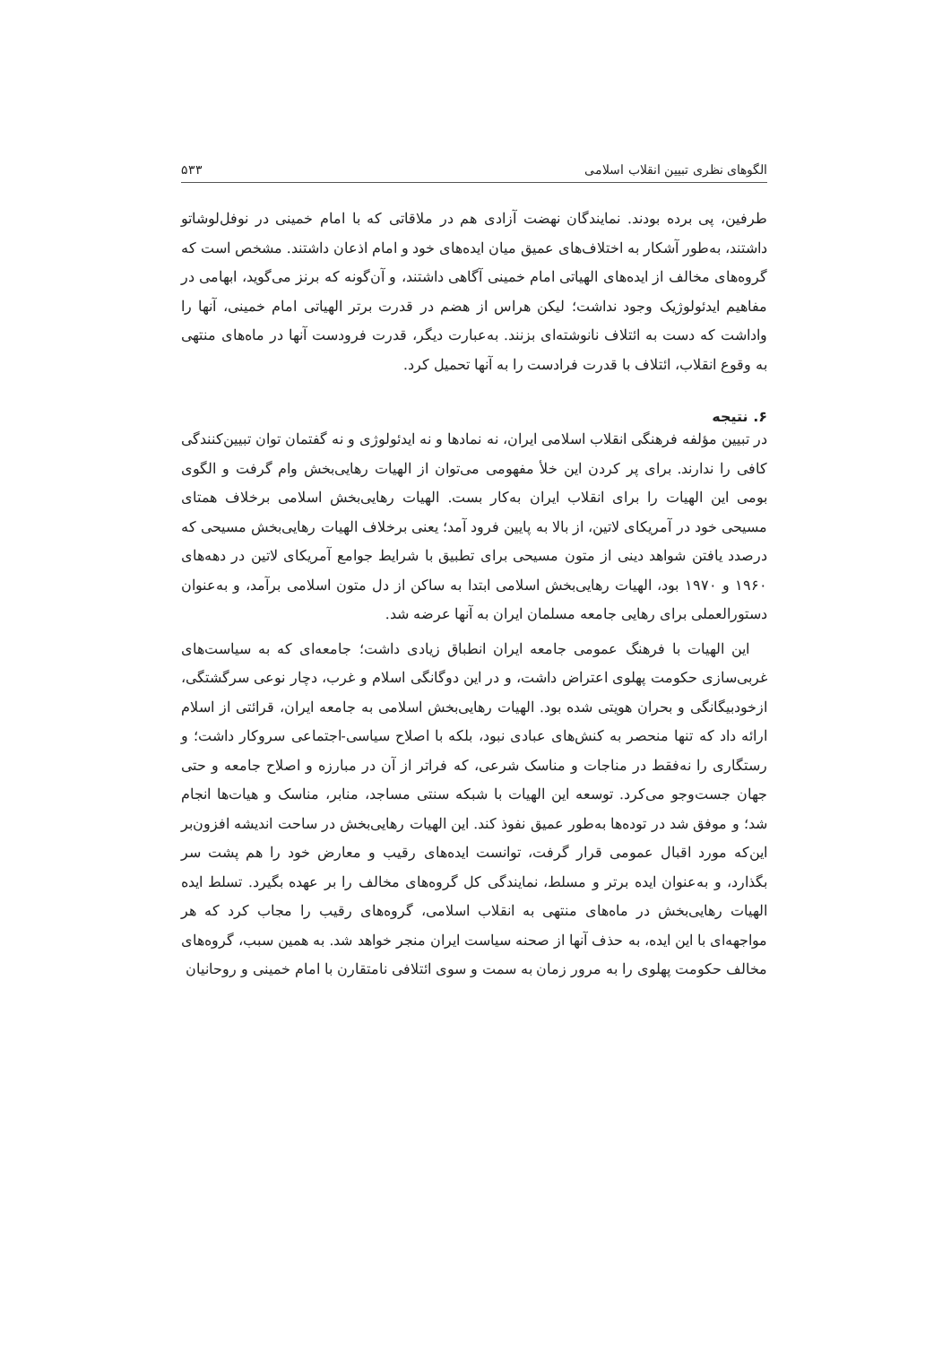الگوهای نظری تبیین انقلاب اسلامی ۵۳۳
طرفین، پی برده بودند. نمایندگان نهضت آزادی هم در ملاقاتی که با امام خمینی در نوفل‌لوشاتو داشتند، به‌طور آشکار به اختلاف‌های عمیق میان ایده‌های خود و امام اذعان داشتند. مشخص است که گروه‌های مخالف از ایده‌های الهیاتی امام خمینی آگاهی داشتند، و آن‌گونه که برنز می‌گوید، ابهامی در مفاهیم ایدئولوژیک وجود نداشت؛ لیکن هراس از هضم در قدرت برتر الهیاتی امام خمینی، آنها را واداشت که دست به ائتلاف نانوشته‌ای بزنند. به‌عبارت دیگر، قدرت فرودست آنها در ماه‌های منتهی به وقوع انقلاب، ائتلاف با قدرت فرادست را به آنها تحمیل کرد.
۶. نتیجه
در تبیین مؤلفه فرهنگی انقلاب اسلامی ایران، نه نمادها و نه ایدئولوژی و نه گفتمان توان تبیین‌کنندگی کافی را ندارند. برای پر کردن این خلأ مفهومی می‌توان از الهیات رهایی‌بخش وام گرفت و الگوی بومی این الهیات را برای انقلاب ایران به‌کار بست. الهیات رهایی‌بخش اسلامی برخلاف همتای مسیحی خود در آمریکای لاتین، از بالا به پایین فرود آمد؛ یعنی برخلاف الهیات رهایی‌بخش مسیحی که درصدد یافتن شواهد دینی از متون مسیحی برای تطبیق با شرایط جوامع آمریکای لاتین در دهه‌های ۱۹۶۰ و ۱۹۷۰ بود، الهیات رهایی‌بخش اسلامی ابتدا به ساکن از دل متون اسلامی برآمد، و به‌عنوان دستورالعملی برای رهایی جامعه مسلمان ایران به آنها عرضه شد.
این الهیات با فرهنگ عمومی جامعه ایران انطباق زیادی داشت؛ جامعه‌ای که به سیاست‌های غربی‌سازی حکومت پهلوی اعتراض داشت، و در این دوگانگی اسلام و غرب، دچار نوعی سرگشتگی، ازخودبیگانگی و بحران هویتی شده بود. الهیات رهایی‌بخش اسلامی به جامعه ایران، قرائتی از اسلام ارائه داد که تنها منحصر به کنش‌های عبادی نبود، بلکه با اصلاح سیاسی-اجتماعی سروکار داشت؛ و رستگاری را نه‌فقط در مناجات و مناسک شرعی، که فراتر از آن در مبارزه و اصلاح جامعه و حتی جهان جست‌وجو می‌کرد. توسعه این الهیات با شبکه سنتی مساجد، منابر، مناسک و هیات‌ها انجام شد؛ و موفق شد در توده‌ها به‌طور عمیق نفوذ کند. این الهیات رهایی‌بخش در ساحت اندیشه افزون‌بر این‌که مورد اقبال عمومی قرار گرفت، توانست ایده‌های رقیب و معارض خود را هم پشت سر بگذارد، و به‌عنوان ایده برتر و مسلط، نمایندگی کل گروه‌های مخالف را بر عهده بگیرد. تسلط ایده الهیات رهایی‌بخش در ماه‌های منتهی به انقلاب اسلامی، گروه‌های رقیب را مجاب کرد که هر مواجهه‌ای با این ایده، به حذف آنها از صحنه سیاست ایران منجر خواهد شد. به همین سبب، گروه‌های مخالف حکومت پهلوی را به مرور زمان به سمت و سوی ائتلافی نامتقارن با امام خمینی و روحانیان